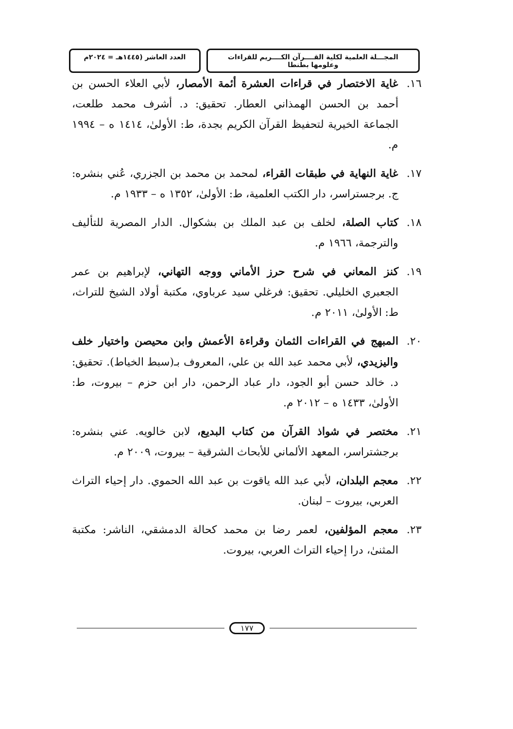المجـــلة العلمية لكلية القــــرآن الكــــريم للقراءات وعلومها بطنطا
العدد العاشر (١٤٤٥هـ = ٢٠٢٤م
١٦. غاية الاختصار في قراءات العشرة أئمة الأمصار، لأبي العلاء الحسن بن أحمد بن الحسن الهمذاني العطار. تحقيق: د. أشرف محمد طلعت، الجماعة الخيرية لتحفيظ القرآن الكريم بجدة، ط: الأولىٰ، ١٤١٤ ه – ١٩٩٤ م.
١٧. غاية النهاية في طبقات القراء، لمحمد بن محمد بن الجزري، عُني بنشره: ج. برجستراسر، دار الكتب العلمية، ط: الأولىٰ، ١٣٥٢ ه – ١٩٣٣ م.
١٨. كتاب الصلة، لخلف بن عبد الملك بن بشكوال. الدار المصرية للتأليف والترجمة، ١٩٦٦ م.
١٩. كنز المعاني في شرح حرز الأماني ووجه التهاني، لإبراهيم بن عمر الجعبري الخليلي. تحقيق: فرغلي سيد عرباوي، مكتبة أولاد الشيخ للتراث، ط: الأولىٰ، ٢٠١١ م.
٢٠. المبهج في القراءات الثمان وقراءة الأعمش وابن محيصن واختيار خلف واليزيدي، لأبي محمد عبد الله بن علي، المعروف بـ(سبط الخياط). تحقيق: د. خالد حسن أبو الجود، دار عباد الرحمن، دار ابن حزم – بيروت، ط: الأولىٰ، ١٤٣٣ ه – ٢٠١٢ م.
٢١. مختصر في شواذ القرآن من كتاب البديع، لابن خالويه. عني بنشره: برجشتراسر، المعهد الألماني للأبحاث الشرقية – بيروت، ٢٠٠٩ م.
٢٢. معجم البلدان، لأبي عبد الله ياقوت بن عبد الله الحموي. دار إحياء التراث العربي، بيروت – لبنان.
٢٣. معجم المؤلفين، لعمر رضا بن محمد كحالة الدمشقي، الناشر: مكتبة المثنىٰ، درا إحياء التراث العربي، بيروت.
١٧٧